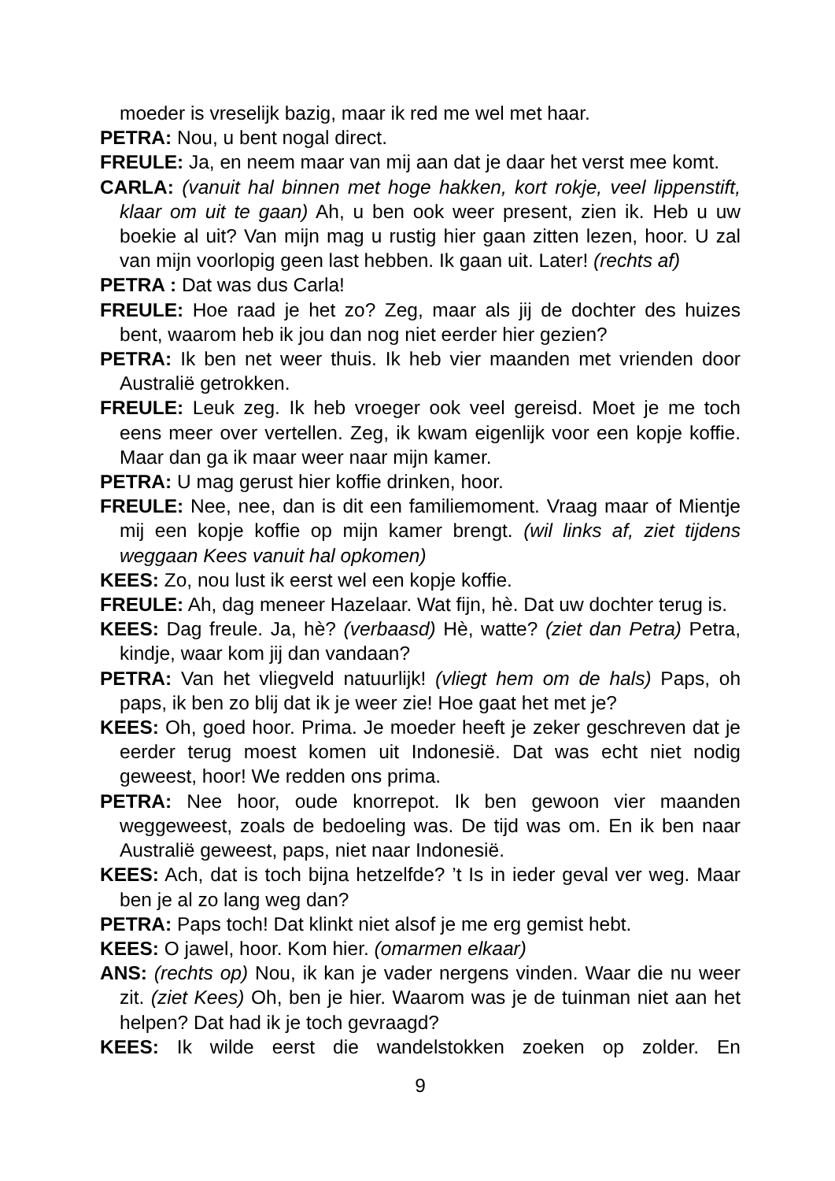moeder is vreselijk bazig, maar ik red me wel met haar.
PETRA: Nou, u bent nogal direct.
FREULE: Ja, en neem maar van mij aan dat je daar het verst mee komt.
CARLA: (vanuit hal binnen met hoge hakken, kort rokje, veel lippenstift, klaar om uit te gaan) Ah, u ben ook weer present, zien ik. Heb u uw boekie al uit? Van mijn mag u rustig hier gaan zitten lezen, hoor. U zal van mijn voorlopig geen last hebben. Ik gaan uit. Later! (rechts af)
PETRA : Dat was dus Carla!
FREULE: Hoe raad je het zo? Zeg, maar als jij de dochter des huizes bent, waarom heb ik jou dan nog niet eerder hier gezien?
PETRA: Ik ben net weer thuis. Ik heb vier maanden met vrienden door Australië getrokken.
FREULE: Leuk zeg. Ik heb vroeger ook veel gereisd. Moet je me toch eens meer over vertellen. Zeg, ik kwam eigenlijk voor een kopje koffie. Maar dan ga ik maar weer naar mijn kamer.
PETRA: U mag gerust hier koffie drinken, hoor.
FREULE: Nee, nee, dan is dit een familiemoment. Vraag maar of Mientje mij een kopje koffie op mijn kamer brengt. (wil links af, ziet tijdens weggaan Kees vanuit hal opkomen)
KEES: Zo, nou lust ik eerst wel een kopje koffie.
FREULE: Ah, dag meneer Hazelaar. Wat fijn, hè. Dat uw dochter terug is.
KEES: Dag freule. Ja, hè? (verbaasd) Hè, watte? (ziet dan Petra) Petra, kindje, waar kom jij dan vandaan?
PETRA: Van het vliegveld natuurlijk! (vliegt hem om de hals) Paps, oh paps, ik ben zo blij dat ik je weer zie! Hoe gaat het met je?
KEES: Oh, goed hoor. Prima. Je moeder heeft je zeker geschreven dat je eerder terug moest komen uit Indonesië. Dat was echt niet nodig geweest, hoor! We redden ons prima.
PETRA: Nee hoor, oude knorrepot. Ik ben gewoon vier maanden weggeweest, zoals de bedoeling was. De tijd was om. En ik ben naar Australië geweest, paps, niet naar Indonesië.
KEES: Ach, dat is toch bijna hetzelfde? ’t Is in ieder geval ver weg. Maar ben je al zo lang weg dan?
PETRA: Paps toch! Dat klinkt niet alsof je me erg gemist hebt.
KEES: O jawel, hoor. Kom hier. (omarmen elkaar)
ANS: (rechts op) Nou, ik kan je vader nergens vinden. Waar die nu weer zit. (ziet Kees) Oh, ben je hier. Waarom was je de tuinman niet aan het helpen? Dat had ik je toch gevraagd?
KEES: Ik wilde eerst die wandelstokken zoeken op zolder. En
9